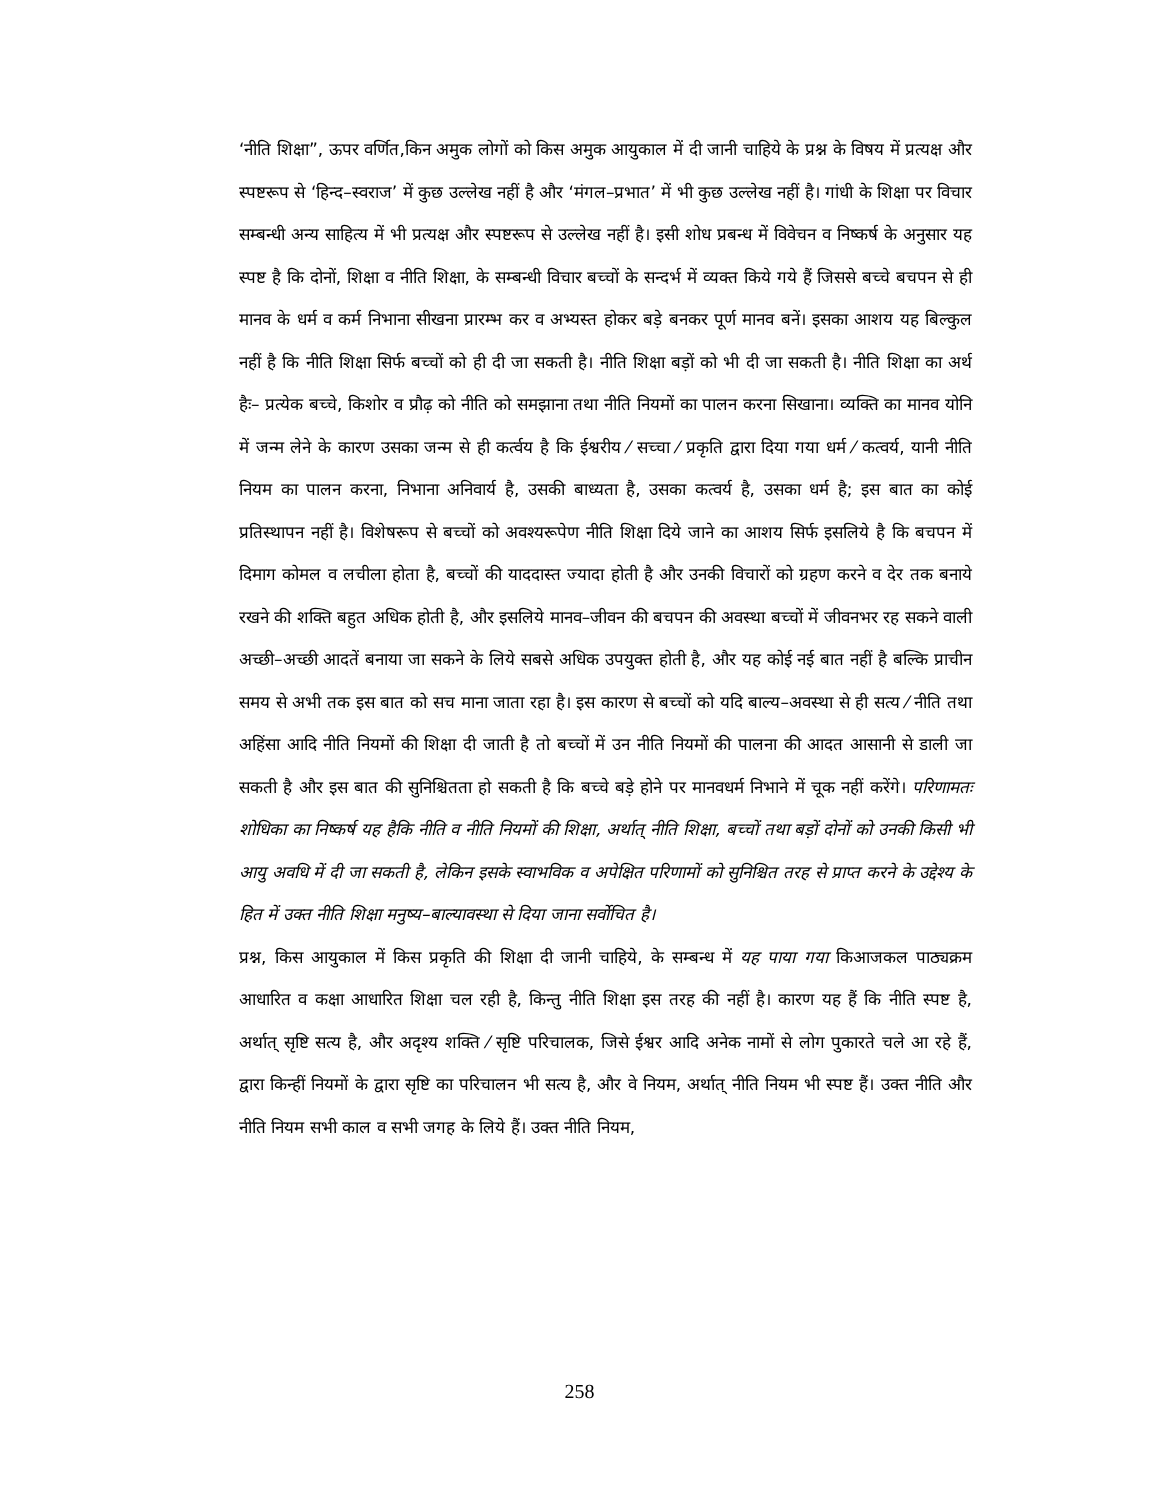‘नीति शिक्षा”, ऊपर वर्णित,किन अमुक लोगों को किस अमुक आयुकाल में दी जानी चाहिये के प्रश्न के विषय में प्रत्यक्ष और स्पष्टरूप से ‘हिन्द–स्वराज’ में कुछ उल्लेख नहीं है और ‘मंगल–प्रभात’ में भी कुछ उल्लेख नहीं है। गांधी के शिक्षा पर विचार सम्बन्धी अन्य साहित्य में भी प्रत्यक्ष और स्पष्टरूप से उल्लेख नहीं है। इसी शोध प्रबन्ध में विवेचन व निष्कर्ष के अनुसार यह स्पष्ट है कि दोनों, शिक्षा व नीति शिक्षा, के सम्बन्धी विचार बच्चों के सन्दर्भ में व्यक्त किये गये हैं जिससे बच्चे बचपन से ही मानव के धर्म व कर्म निभाना सीखना प्रारम्भ कर व अभ्यस्त होकर बड़े बनकर पूर्ण मानव बनें। इसका आशय यह बिल्कुल नहीं है कि नीति शिक्षा सिर्फ बच्चों को ही दी जा सकती है। नीति शिक्षा बड़ों को भी दी जा सकती है। नीति शिक्षा का अर्थ हैः– प्रत्येक बच्चे, किशोर व प्रौढ़ को नीति को समझाना तथा नीति नियमों का पालन करना सिखाना। व्यक्ति का मानव योनि में जन्म लेने के कारण उसका जन्म से ही कर्त्वय है कि ईश्वरीय ⁄ सच्चा ⁄ प्रकृति द्वारा दिया गया धर्म ⁄ कत्वर्य, यानी नीति नियम का पालन करना, निभाना अनिवार्य है, उसकी बाध्यता है, उसका कत्वर्य है, उसका धर्म है; इस बात का कोई प्रतिस्थापन नहीं है। विशेषरूप से बच्चों को अवश्यरूपेण नीति शिक्षा दिये जाने का आशय सिर्फ इसलिये है कि बचपन में दिमाग कोमल व लचीला होता है, बच्चों की याददास्त ज्यादा होती है और उनकी विचारों को ग्रहण करने व देर तक बनाये रखने की शक्ति बहुत अधिक होती है, और इसलिये मानव–जीवन की बचपन की अवस्था बच्चों में जीवनभर रह सकने वाली अच्छी–अच्छी आदतें बनाया जा सकने के लिये सबसे अधिक उपयुक्त होती है, और यह कोई नई बात नहीं है बल्कि प्राचीन समय से अभी तक इस बात को सच माना जाता रहा है। इस कारण से बच्चों को यदि बाल्य–अवस्था से ही सत्य ⁄ नीति तथा अहिंसा आदि नीति नियमों की शिक्षा दी जाती है तो बच्चों में उन नीति नियमों की पालना की आदत आसानी से डाली जा सकती है और इस बात की सुनिश्चितता हो सकती है कि बच्चे बड़े होने पर मानवधर्म निभाने में चूक नहीं करेंगे। परिणामतः शोधिका का निष्कर्ष यह हैकि नीति व नीति नियमों की शिक्षा, अर्थात् नीति शिक्षा, बच्चों तथा बड़ों दोनों को उनकी किसी भी आयु अवधि में दी जा सकती है, लेकिन इसके स्वाभविक व अपेक्षित परिणामों को सुनिश्चित तरह से प्राप्त करने के उद्देश्य के हित में उक्त नीति शिक्षा मनुष्य–बाल्यावस्था से दिया जाना सर्वोचित है।
प्रश्न, किस आयुकाल में किस प्रकृति की शिक्षा दी जानी चाहिये, के सम्बन्ध में यह पाया गया किआजकल पाठ्यक्रम आधारित व कक्षा आधारित शिक्षा चल रही है, किन्तु नीति शिक्षा इस तरह की नहीं है। कारण यह हैं कि नीति स्पष्ट है, अर्थात् सृष्टि सत्य है, और अदृश्य शक्ति ⁄ सृष्टि परिचालक, जिसे ईश्वर आदि अनेक नामों से लोग पुकारते चले आ रहे हैं, द्वारा किन्हीं नियमों के द्वारा सृष्टि का परिचालन भी सत्य है, और वे नियम, अर्थात् नीति नियम भी स्पष्ट हैं। उक्त नीति और नीति नियम सभी काल व सभी जगह के लिये हैं। उक्त नीति नियम,
258